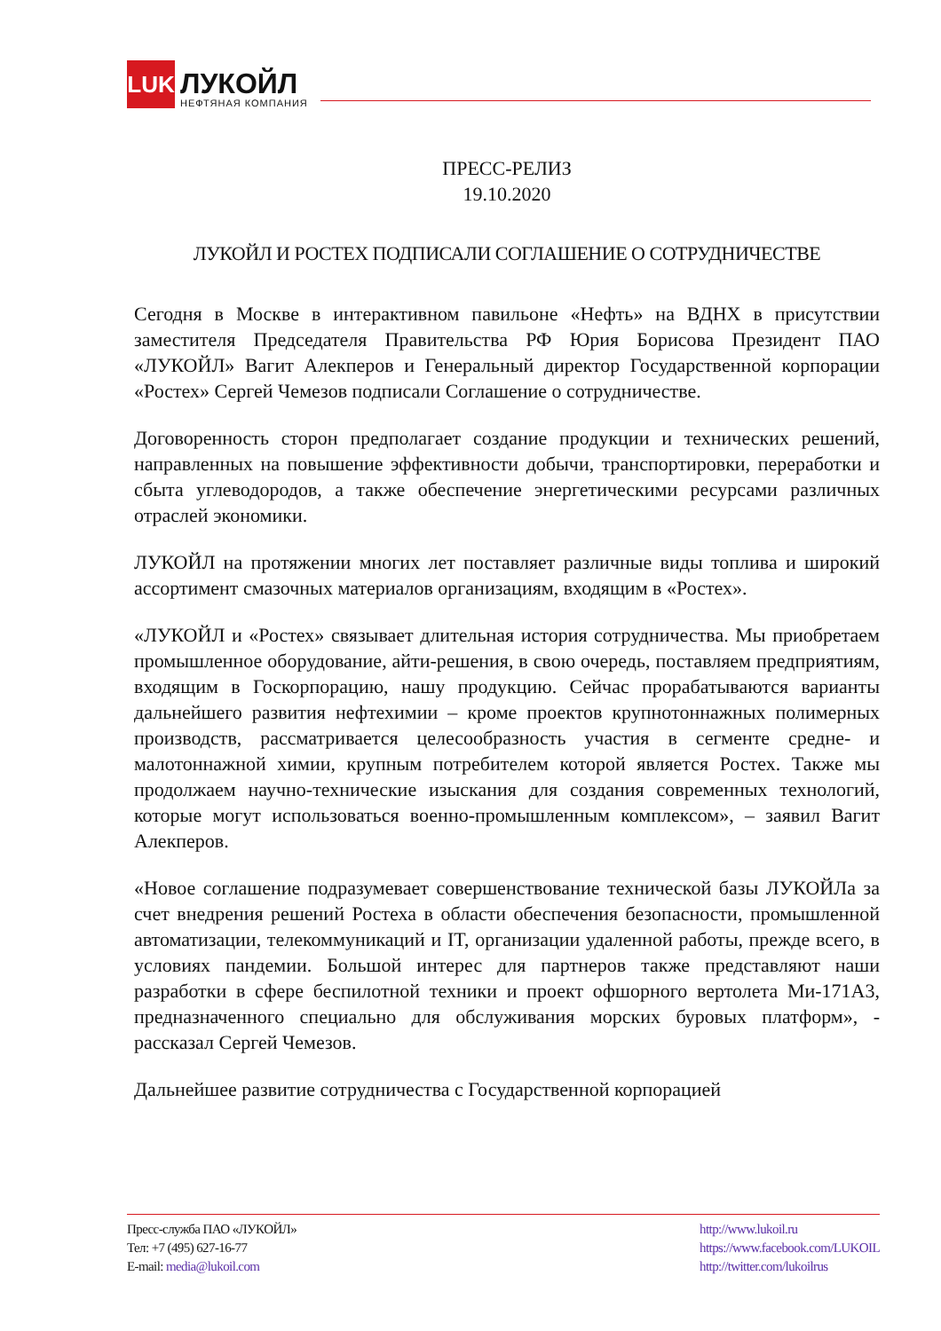LUK
ЛУКОЙЛ
НЕФТЯНАЯ КОМПАНИЯ
ПРЕСС-РЕЛИЗ
19.10.2020
ЛУКОЙЛ И РОСТЕХ ПОДПИСАЛИ СОГЛАШЕНИЕ О СОТРУДНИЧЕСТВЕ
Сегодня в Москве в интерактивном павильоне «Нефть» на ВДНХ в присутствии заместителя Председателя Правительства РФ Юрия Борисова Президент ПАО «ЛУКОЙЛ» Вагит Алекперов и Генеральный директор Государственной корпорации «Ростех» Сергей Чемезов подписали Соглашение о сотрудничестве.
Договоренность сторон предполагает создание продукции и технических решений, направленных на повышение эффективности добычи, транспортировки, переработки и сбыта углеводородов, а также обеспечение энергетическими ресурсами различных отраслей экономики.
ЛУКОЙЛ на протяжении многих лет поставляет различные виды топлива и широкий ассортимент смазочных материалов организациям, входящим в «Ростех».
«ЛУКОЙЛ и «Ростех» связывает длительная история сотрудничества. Мы приобретаем промышленное оборудование, айти-решения, в свою очередь, поставляем предприятиям, входящим в Госкорпорацию, нашу продукцию. Сейчас прорабатываются варианты дальнейшего развития нефтехимии – кроме проектов крупнотоннажных полимерных производств, рассматривается целесообразность участия в сегменте средне- и малотоннажной химии, крупным потребителем которой является Ростех. Также мы продолжаем научно-технические изыскания для создания современных технологий, которые могут использоваться военно-промышленным комплексом», – заявил Вагит Алекперов.
«Новое соглашение подразумевает совершенствование технической базы ЛУКОЙЛа за счет внедрения решений Ростеха в области обеспечения безопасности, промышленной автоматизации, телекоммуникаций и IT, организации удаленной работы, прежде всего, в условиях пандемии. Большой интерес для партнеров также представляют наши разработки в сфере беспилотной техники и проект офшорного вертолета Ми-171А3, предназначенного специально для обслуживания морских буровых платформ», - рассказал Сергей Чемезов.
Дальнейшее развитие сотрудничества с Государственной корпорацией
Пресс-служба ПАО «ЛУКОЙЛ»
Тел: +7 (495) 627-16-77
E-mail: media@lukoil.com
http://www.lukoil.ru
https://www.facebook.com/LUKOIL
http://twitter.com/lukoilrus